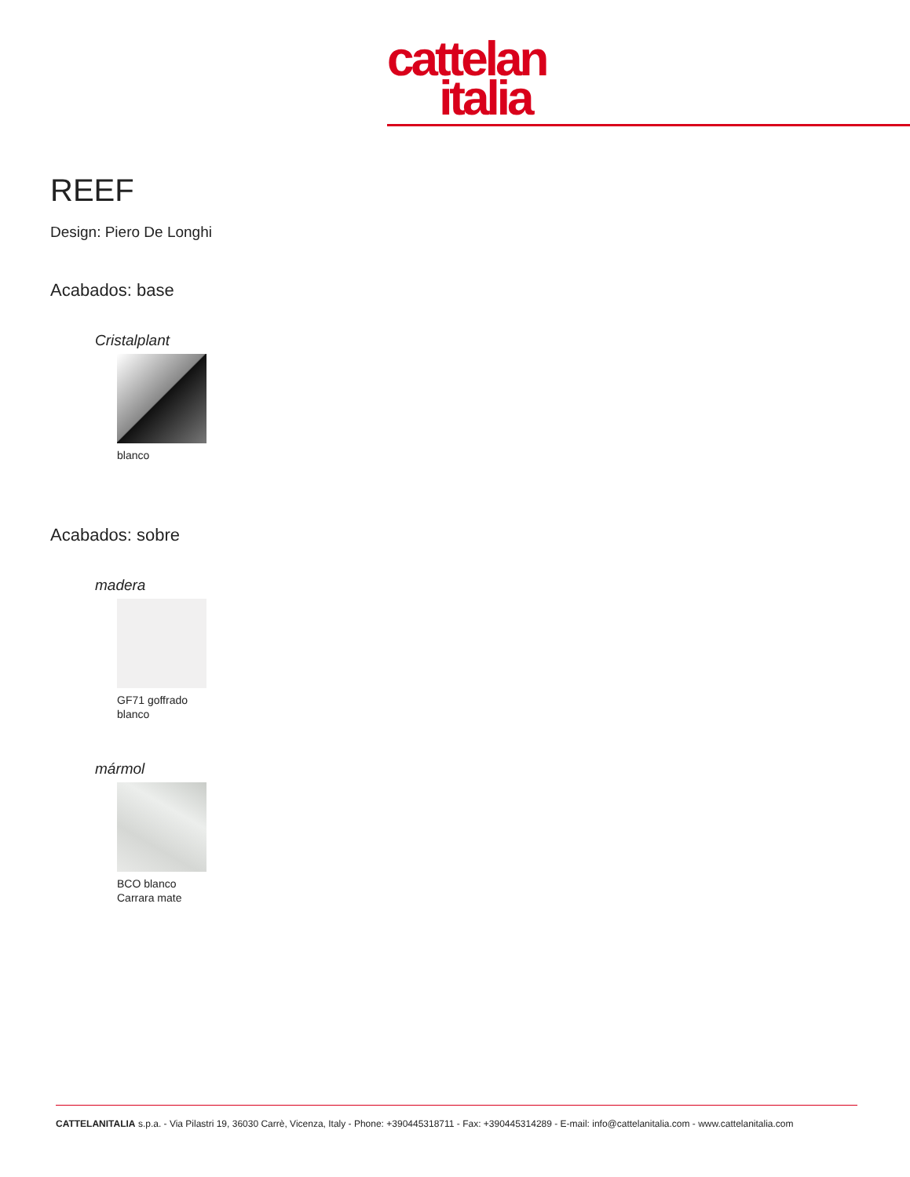cattelan
italia
REEF
Design: Piero De Longhi
Acabados: base
Cristalplant
blanco
Acabados: sobre
madera
GF71 goffrado
blanco
mármol
BCO blanco
Carrara mate
CATTELANITALIA s.p.a. - Via Pilastri 19, 36030 Carrè, Vicenza, Italy - Phone: +390445318711 - Fax: +390445314289 - E-mail: info@cattelanitalia.com - www.cattelanitalia.com